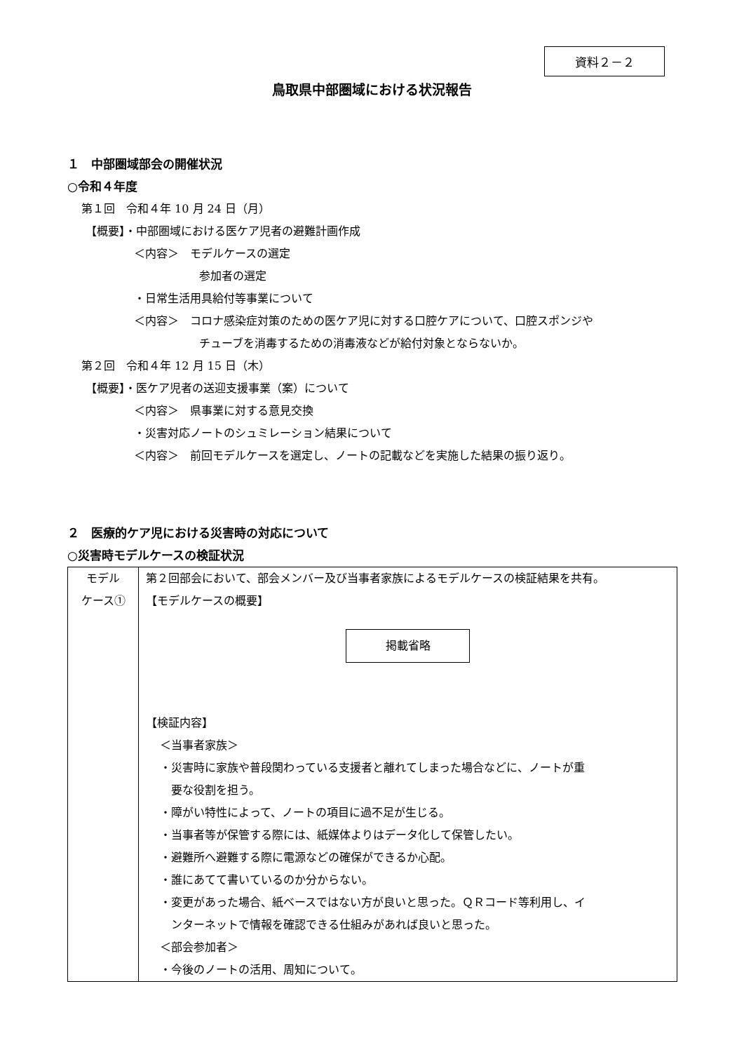資料２－２
鳥取県中部圏域における状況報告
１　中部圏域部会の開催状況
○令和４年度
第１回　令和４年 10 月 24 日（月）
【概要】・中部圏域における医ケア児者の避難計画作成
＜内容＞　モデルケースの選定
参加者の選定
・日常生活用具給付等事業について
＜内容＞　コロナ感染症対策のための医ケア児に対する口腔ケアについて、口腔スポンジや
チューブを消毒するための消毒液などが給付対象とならないか。
第２回　令和４年 12 月 15 日（木）
【概要】・医ケア児者の送迎支援事業（案）について
＜内容＞　県事業に対する意見交換
・災害対応ノートのシュミレーション結果について
＜内容＞　前回モデルケースを選定し、ノートの記載などを実施した結果の振り返り。
２　医療的ケア児における災害時の対応について
○災害時モデルケースの検証状況
| モデル ケース① | 第２回部会において、部会メンバー及び当事者家族によるモデルケースの検証結果を共有。 【モデルケースの概要】 掲載省略 【検証内容】 ＜当事者家族＞ ・災害時に家族や普段関わっている支援者と離れてしまった場合などに、ノートが重 要な役割を担う。 ・障がい特性によって、ノートの項目に過不足が生じる。 ・当事者等が保管する際には、紙媒体よりはデータ化して保管したい。 ・避難所へ避難する際に電源などの確保ができるか心配。 ・誰にあてて書いているのか分からない。 ・変更があった場合、紙ベースではない方が良いと思った。ＱＲコード等利用し、イ ンターネットで情報を確認できる仕組みがあれば良いと思った。 ＜部会参加者＞ ・今後のノートの活用、周知について。 |